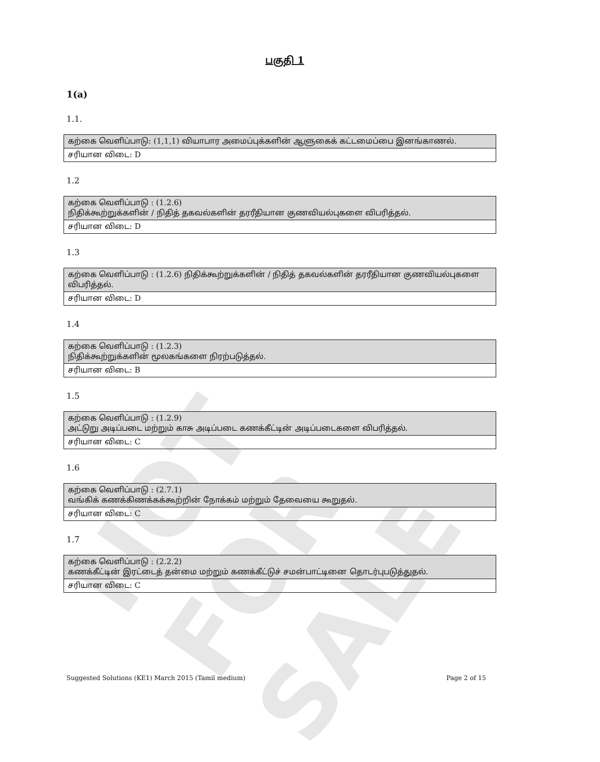NOT FOR SALE
பகுதி 1
1(a)
1.1.
| கற்கை வெளிப்பாடு: (1,1,1) வியாபார அமைப்புக்களின் ஆளுகைக் கட்டமைப்பை இனங்காணல். |
| சரியான விடை: D |
1.2
| கற்கை வெளிப்பாடு : (1.2.6) நிதிக்கூற்றுக்களின் / நிதித் தகவல்களின் தரரீதியான குணவியல்புகளை விபரித்தல். |
| சரியான விடை: D |
1.3
| கற்கை வெளிப்பாடு : (1.2.6) நிதிக்கூற்றுக்களின் / நிதித் தகவல்களின் தரரீதியான குணவியல்புகளை விபரித்தல். |
| சரியான விடை: D |
1.4
| கற்கை வெளிப்பாடு : (1.2.3) நிதிக்கூற்றுக்களின் மூலகங்களை நிரற்படுத்தல். |
| சரியான விடை: B |
1.5
| கற்கை வெளிப்பாடு : (1.2.9) அட்டுறு அடிப்படை மற்றும் காசு அடிப்படை கணக்கீட்டின் அடிப்படைகளை விபரித்தல். |
| சரியான விடை: C |
1.6
| கற்கை வெளிப்பாடு : (2.7.1) வங்கிக் கணக்கிணக்கக்கூற்றின் நோக்கம் மற்றும் தேவையை கூறுதல். |
| சரியான விடை: C |
1.7
| கற்கை வெளிப்பாடு : (2.2.2) கணக்கீட்டின் இரட்டைத் தன்மை மற்றும் கணக்கீட்டுச் சமன்பாட்டினை தொடர்புபடுத்துதல். |
| சரியான விடை: C |
Suggested Solutions (KE1) March 2015 (Tamil medium) Page 2 of 15